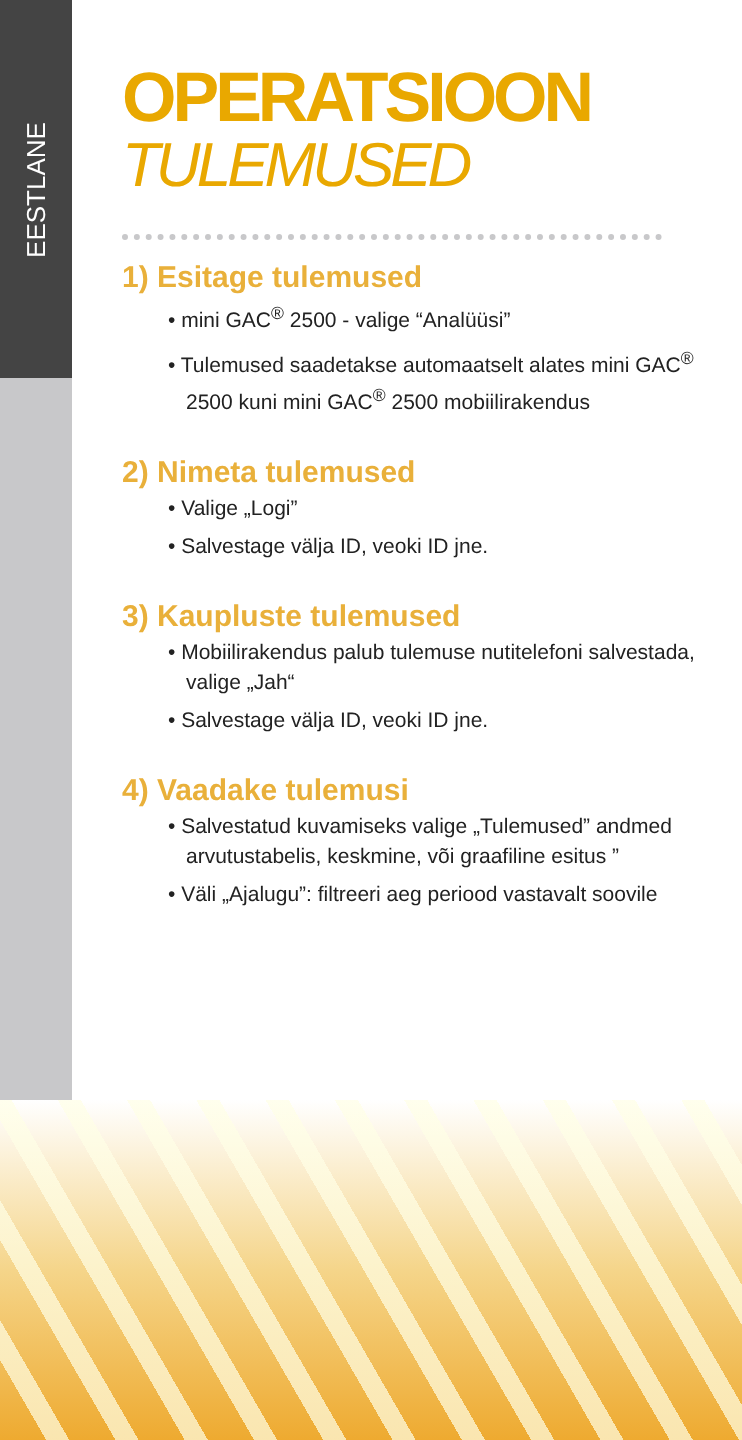EESTLANE
OPERATSIOON
TULEMUSED
1) Esitage tulemused
• mini GAC<sup>®</sup> 2500 - valige “Analüüsi”
• Tulemused saadetakse automaatselt alates mini GAC<sup>®</sup> 2500 kuni mini GAC<sup>®</sup> 2500 mobiilirakendus
2) Nimeta tulemused
• Valige „Logi”
• Salvestage välja ID, veoki ID jne.
3) Kaupluste tulemused
• Mobiilirakendus palub tulemuse nutitelefoni salvestada, valige „Jah“
• Salvestage välja ID, veoki ID jne.
4) Vaadake tulemusi
• Salvestatud kuvamiseks valige „Tulemused” andmed arvutustabelis, keskmine, või graafiline esitus ”
• Väli „Ajalugu”: filtreeri aeg periood vastavalt soovile